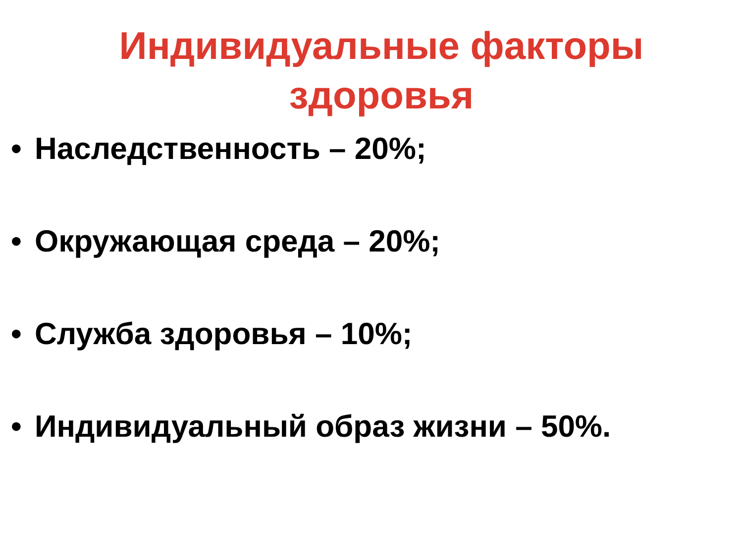Индивидуальные факторы
здоровья
• Наследственность – 20%;
• Окружающая среда – 20%;
• Служба здоровья – 10%;
• Индивидуальный образ жизни – 50%.